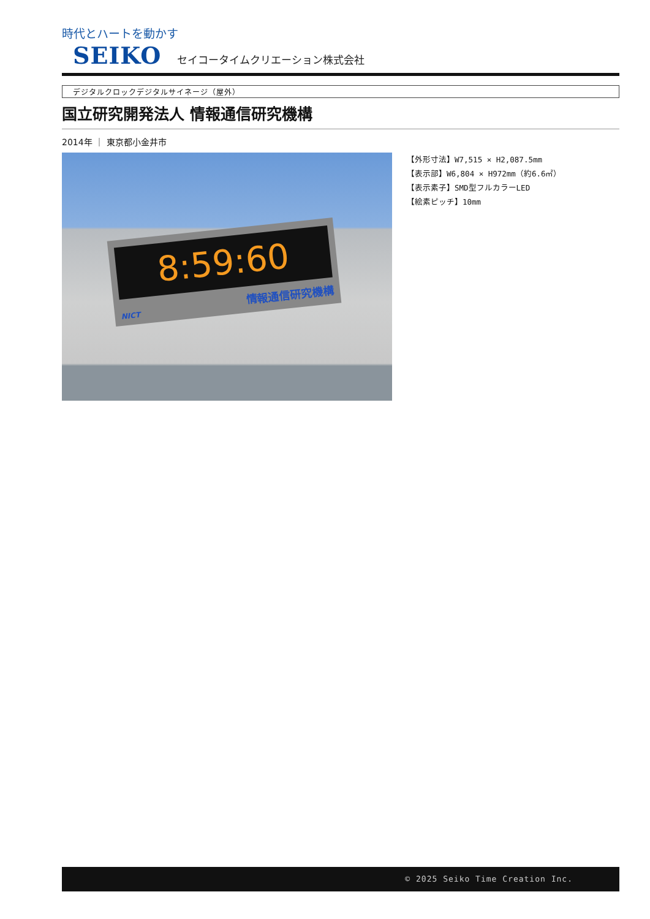時代とハートを動かす
SEIKO セイコータイムクリエーション株式会社
デジタルクロックデジタルサイネージ（屋外）
国立研究開発法人 情報通信研究機構
2014年 ｜ 東京都小金井市
8:59:60
情報通信研究機構 NICT
【外形寸法】W7,515 × H2,087.5mm
【表示部】W6,804 × H972mm（約6.6㎡）
【表示素子】SMD型フルカラーLED
【絵素ピッチ】10mm
© 2025 Seiko Time Creation Inc.